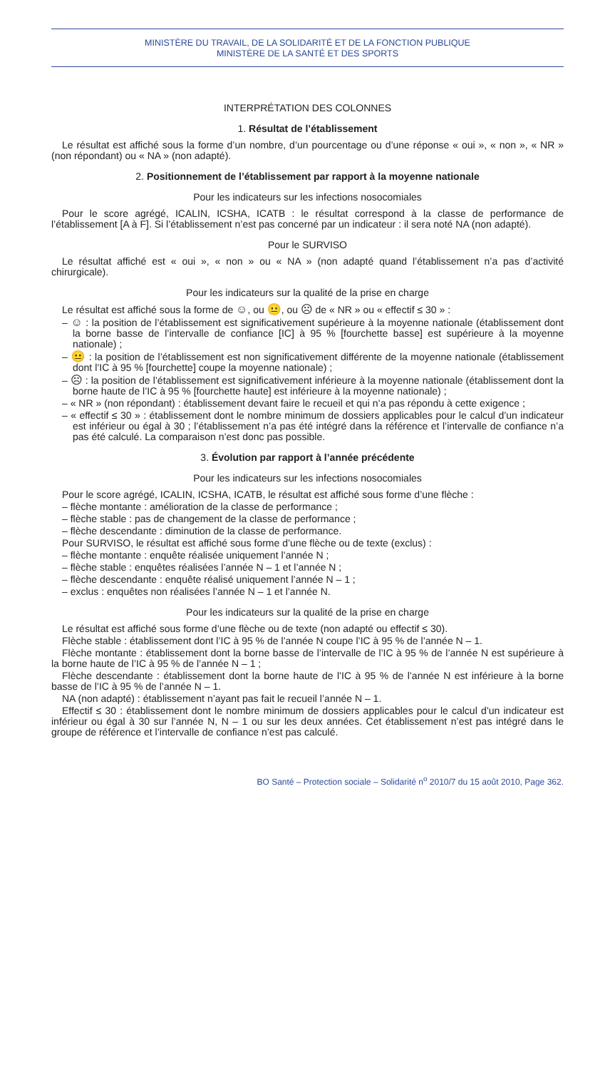MINISTÈRE DU TRAVAIL, DE LA SOLIDARITÉ ET DE LA FONCTION PUBLIQUE
MINISTÈRE DE LA SANTÉ ET DES SPORTS
INTERPRÉTATION DES COLONNES
1. Résultat de l’établissement
Le résultat est affiché sous la forme d’un nombre, d’un pourcentage ou d’une réponse « oui », « non », « NR » (non répondant) ou « NA » (non adapté).
2. Positionnement de l’établissement par rapport à la moyenne nationale
Pour les indicateurs sur les infections nosocomiales
Pour le score agrégé, ICALIN, ICSHA, ICATB : le résultat correspond à la classe de performance de l’établissement [A à F]. Si l’établissement n’est pas concerné par un indicateur : il sera noté NA (non adapté).
Pour le SURVISO
Le résultat affiché est « oui », « non » ou « NA » (non adapté quand l’établissement n’a pas d’activité chirurgicale).
Pour les indicateurs sur la qualité de la prise en charge
Le résultat est affiché sous la forme de ☺, ou 😐, ou ☹ de « NR » ou « effectif ≤ 30 » :
– ☺ : la position de l’établissement est significativement supérieure à la moyenne nationale (établissement dont la borne basse de l’intervalle de confiance [IC] à 95 % [fourchette basse] est supérieure à la moyenne nationale) ;
– 😐 : la position de l’établissement est non significativement différente de la moyenne nationale (établissement dont l’IC à 95 % [fourchette] coupe la moyenne nationale) ;
– ☹ : la position de l’établissement est significativement inférieure à la moyenne nationale (établissement dont la borne haute de l’IC à 95 % [fourchette haute] est inférieure à la moyenne nationale) ;
– « NR » (non répondant) : établissement devant faire le recueil et qui n’a pas répondu à cette exigence ;
– « effectif ≤ 30 » : établissement dont le nombre minimum de dossiers applicables pour le calcul d’un indicateur est inférieur ou égal à 30 ; l’établissement n’a pas été intégré dans la référence et l’intervalle de confiance n’a pas été calculé. La comparaison n’est donc pas possible.
3. Évolution par rapport à l’année précédente
Pour les indicateurs sur les infections nosocomiales
Pour le score agrégé, ICALIN, ICSHA, ICATB, le résultat est affiché sous forme d’une flèche :
– flèche montante : amélioration de la classe de performance ;
– flèche stable : pas de changement de la classe de performance ;
– flèche descendante : diminution de la classe de performance.
Pour SURVISO, le résultat est affiché sous forme d’une flèche ou de texte (exclus) :
– flèche montante : enquête réalisée uniquement l’année N ;
– flèche stable : enquêtes réalisées l’année N – 1 et l’année N ;
– flèche descendante : enquête réalisé uniquement l’année N – 1 ;
– exclus : enquêtes non réalisées l’année N – 1 et l’année N.
Pour les indicateurs sur la qualité de la prise en charge
Le résultat est affiché sous forme d’une flèche ou de texte (non adapté ou effectif ≤ 30).
Flèche stable : établissement dont l’IC à 95 % de l’année N coupe l’IC à 95 % de l’année N – 1.
Flèche montante : établissement dont la borne basse de l’intervalle de l’IC à 95 % de l’année N est supérieure à la borne haute de l’IC à 95 % de l’année N – 1 ;
Flèche descendante : établissement dont la borne haute de l’IC à 95 % de l’année N est inférieure à la borne basse de l’IC à 95 % de l’année N – 1.
NA (non adapté) : établissement n’ayant pas fait le recueil l’année N – 1.
Effectif ≤ 30 : établissement dont le nombre minimum de dossiers applicables pour le calcul d’un indicateur est inférieur ou égal à 30 sur l’année N, N – 1 ou sur les deux années. Cet établissement n’est pas intégré dans le groupe de référence et l’intervalle de confiance n’est pas calculé.
BO Santé – Protection sociale – Solidarité n<sup>o</sup> 2010/7 du 15 août 2010, Page 362.